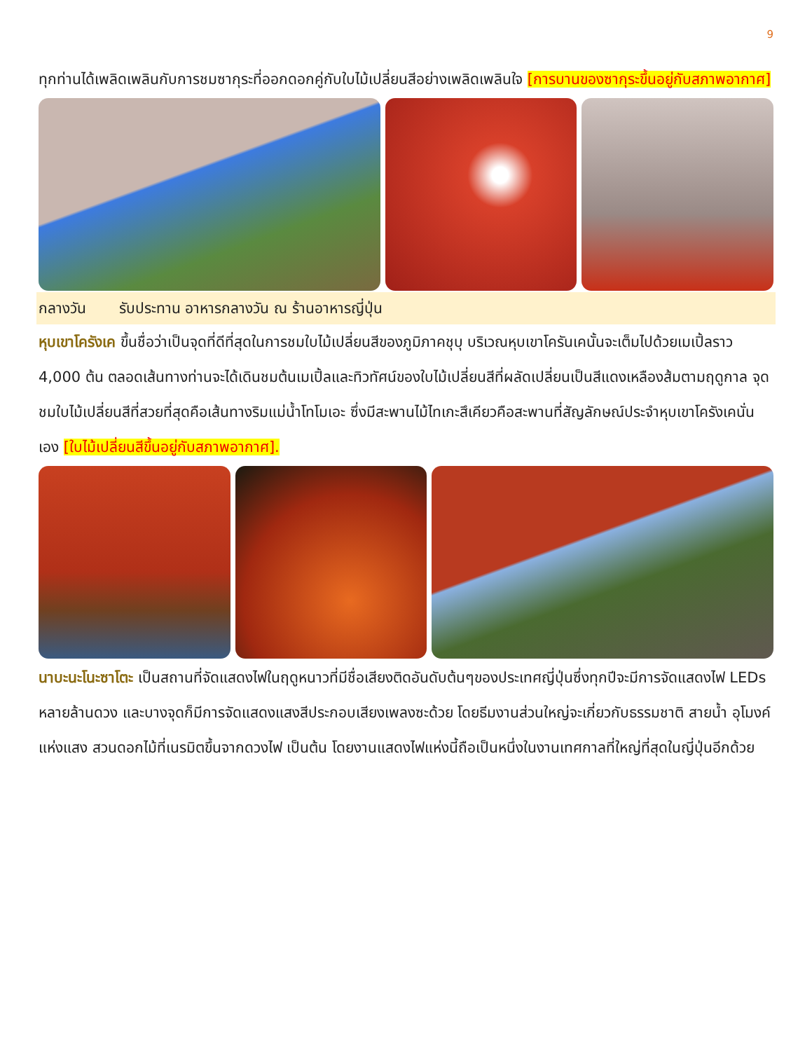9
ทุกท่านได้เพลิดเพลินกับการชมซากุระที่ออกดอกคู่กับใบไม้เปลี่ยนสีอย่างเพลิดเพลินใจ [การบานของซากุระขึ้นอยู่กับสภาพอากาศ]
กลางวัน รับประทาน อาหารกลางวัน ณ ร้านอาหารญี่ปุ่น
หุบเขาโครังเค ขึ้นชื่อว่าเป็นจุดที่ดีที่สุดในการชมใบไม้เปลี่ยนสีของภูมิภาคชุบุ บริเวณหุบเขาโครันเคนั้นจะเต็มไปด้วยเมเปิ้ลราว 4,000 ต้น ตลอดเส้นทางท่านจะได้เดินชมต้นเมเปิ้ลและทิวทัศน์ของใบไม้เปลี่ยนสีที่ผลัดเปลี่ยนเป็นสีแดงเหลืองส้มตามฤดูกาล จุดชมใบไม้เปลี่ยนสีที่สวยที่สุดคือเส้นทางริมแม่น้ำโทโมเอะ ซึ่งมีสะพานไม้ไทเกะสึเคียวคือสะพานที่สัญลักษณ์ประจำหุบเขาโครังเคนั่นเอง [ใบไม้เปลี่ยนสีขึ้นอยู่กับสภาพอากาศ].
นาบะนะโนะซาโตะ เป็นสถานที่จัดแสดงไฟในฤดูหนาวที่มีชื่อเสียงติดอันดับต้นๆของประเทศญี่ปุ่นซึ่งทุกปีจะมีการจัดแสดงไฟ LEDs หลายล้านดวง และบางจุดก็มีการจัดแสดงแสงสีประกอบเสียงเพลงซะด้วย โดยธีมงานส่วนใหญ่จะเกี่ยวกับธรรมชาติ สายน้ำ อุโมงค์แห่งแสง สวนดอกไม้ที่เนรมิตขึ้นจากดวงไฟ เป็นต้น โดยงานแสดงไฟแห่งนี้ถือเป็นหนึ่งในงานเทศกาลที่ใหญ่ที่สุดในญี่ปุ่นอีกด้วย